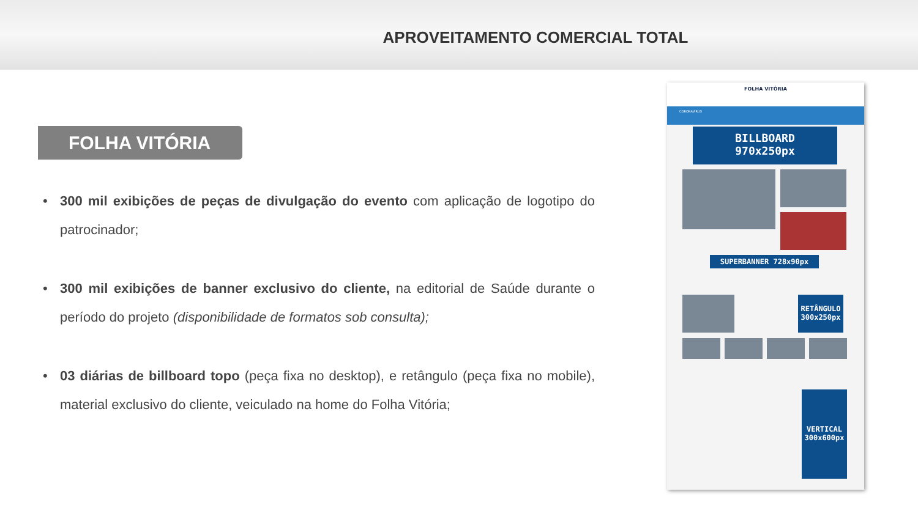APROVEITAMENTO COMERCIAL TOTAL
FOLHA VITÓRIA
• 300 mil exibições de peças de divulgação do evento com aplicação de logotipo do patrocinador;
• 300 mil exibições de banner exclusivo do cliente, na editorial de Saúde durante o período do projeto (disponibilidade de formatos sob consulta);
• 03 diárias de billboard topo (peça fixa no desktop), e retângulo (peça fixa no mobile), material exclusivo do cliente, veiculado na home do Folha Vitória;
FOLHA VITÓRIA
CORONAVÍRUS
BILLBOARD
970x250px
SUPERBANNER 728x90px
RETÂNGULO
300x250px
VERTICAL
300x600px